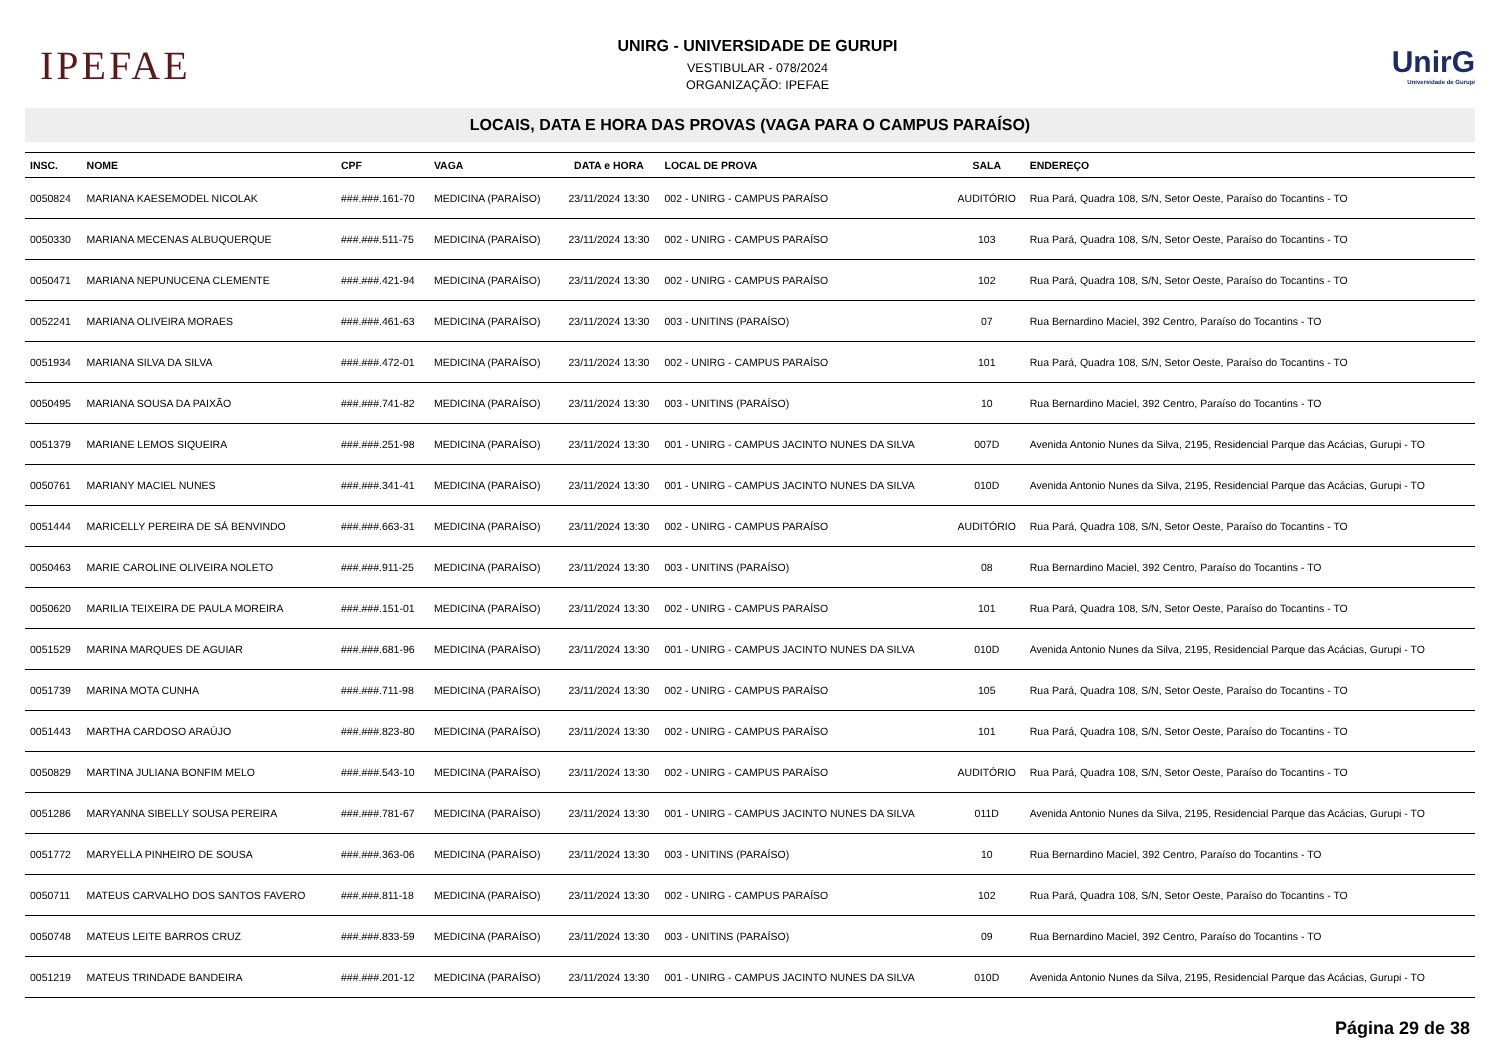IPEFAE
UNIRG - UNIVERSIDADE DE GURUPI
VESTIBULAR - 078/2024
ORGANIZAÇÃO: IPEFAE
UnirG
Universidade de Gurupi
LOCAIS, DATA E HORA DAS PROVAS (VAGA PARA O CAMPUS PARAÍSO)
| INSC. | NOME | CPF | VAGA | DATA e HORA | LOCAL DE PROVA | SALA | ENDEREÇO |
| --- | --- | --- | --- | --- | --- | --- | --- |
| 0050824 | MARIANA KAESEMODEL NICOLAK | ###.###.161-70 | MEDICINA (PARAÍSO) | 23/11/2024 13:30 | 002 - UNIRG - CAMPUS PARAÍSO | AUDITÓRIO | Rua Pará, Quadra 108, S/N, Setor Oeste, Paraíso do Tocantins - TO |
| 0050330 | MARIANA MECENAS ALBUQUERQUE | ###.###.511-75 | MEDICINA (PARAÍSO) | 23/11/2024 13:30 | 002 - UNIRG - CAMPUS PARAÍSO | 103 | Rua Pará, Quadra 108, S/N, Setor Oeste, Paraíso do Tocantins - TO |
| 0050471 | MARIANA NEPUNUCENA CLEMENTE | ###.###.421-94 | MEDICINA (PARAÍSO) | 23/11/2024 13:30 | 002 - UNIRG - CAMPUS PARAÍSO | 102 | Rua Pará, Quadra 108, S/N, Setor Oeste, Paraíso do Tocantins - TO |
| 0052241 | MARIANA OLIVEIRA MORAES | ###.###.461-63 | MEDICINA (PARAÍSO) | 23/11/2024 13:30 | 003 - UNITINS (PARAÍSO) | 07 | Rua Bernardino Maciel, 392 Centro, Paraíso do Tocantins - TO |
| 0051934 | MARIANA SILVA DA SILVA | ###.###.472-01 | MEDICINA (PARAÍSO) | 23/11/2024 13:30 | 002 - UNIRG - CAMPUS PARAÍSO | 101 | Rua Pará, Quadra 108, S/N, Setor Oeste, Paraíso do Tocantins - TO |
| 0050495 | MARIANA SOUSA DA PAIXÃO | ###.###.741-82 | MEDICINA (PARAÍSO) | 23/11/2024 13:30 | 003 - UNITINS (PARAÍSO) | 10 | Rua Bernardino Maciel, 392 Centro, Paraíso do Tocantins - TO |
| 0051379 | MARIANE LEMOS SIQUEIRA | ###.###.251-98 | MEDICINA (PARAÍSO) | 23/11/2024 13:30 | 001 - UNIRG - CAMPUS JACINTO NUNES DA SILVA | 007D | Avenida Antonio Nunes da Silva, 2195, Residencial Parque das Acácias, Gurupi - TO |
| 0050761 | MARIANY MACIEL NUNES | ###.###.341-41 | MEDICINA (PARAÍSO) | 23/11/2024 13:30 | 001 - UNIRG - CAMPUS JACINTO NUNES DA SILVA | 010D | Avenida Antonio Nunes da Silva, 2195, Residencial Parque das Acácias, Gurupi - TO |
| 0051444 | MARICELLY PEREIRA DE SÁ BENVINDO | ###.###.663-31 | MEDICINA (PARAÍSO) | 23/11/2024 13:30 | 002 - UNIRG - CAMPUS PARAÍSO | AUDITÓRIO | Rua Pará, Quadra 108, S/N, Setor Oeste, Paraíso do Tocantins - TO |
| 0050463 | MARIE CAROLINE OLIVEIRA NOLETO | ###.###.911-25 | MEDICINA (PARAÍSO) | 23/11/2024 13:30 | 003 - UNITINS (PARAÍSO) | 08 | Rua Bernardino Maciel, 392 Centro, Paraíso do Tocantins - TO |
| 0050620 | MARILIA TEIXEIRA DE PAULA MOREIRA | ###.###.151-01 | MEDICINA (PARAÍSO) | 23/11/2024 13:30 | 002 - UNIRG - CAMPUS PARAÍSO | 101 | Rua Pará, Quadra 108, S/N, Setor Oeste, Paraíso do Tocantins - TO |
| 0051529 | MARINA MARQUES DE AGUIAR | ###.###.681-96 | MEDICINA (PARAÍSO) | 23/11/2024 13:30 | 001 - UNIRG - CAMPUS JACINTO NUNES DA SILVA | 010D | Avenida Antonio Nunes da Silva, 2195, Residencial Parque das Acácias, Gurupi - TO |
| 0051739 | MARINA MOTA CUNHA | ###.###.711-98 | MEDICINA (PARAÍSO) | 23/11/2024 13:30 | 002 - UNIRG - CAMPUS PARAÍSO | 105 | Rua Pará, Quadra 108, S/N, Setor Oeste, Paraíso do Tocantins - TO |
| 0051443 | MARTHA CARDOSO ARAÚJO | ###.###.823-80 | MEDICINA (PARAÍSO) | 23/11/2024 13:30 | 002 - UNIRG - CAMPUS PARAÍSO | 101 | Rua Pará, Quadra 108, S/N, Setor Oeste, Paraíso do Tocantins - TO |
| 0050829 | MARTINA JULIANA BONFIM MELO | ###.###.543-10 | MEDICINA (PARAÍSO) | 23/11/2024 13:30 | 002 - UNIRG - CAMPUS PARAÍSO | AUDITÓRIO | Rua Pará, Quadra 108, S/N, Setor Oeste, Paraíso do Tocantins - TO |
| 0051286 | MARYANNA SIBELLY SOUSA PEREIRA | ###.###.781-67 | MEDICINA (PARAÍSO) | 23/11/2024 13:30 | 001 - UNIRG - CAMPUS JACINTO NUNES DA SILVA | 011D | Avenida Antonio Nunes da Silva, 2195, Residencial Parque das Acácias, Gurupi - TO |
| 0051772 | MARYELLA PINHEIRO DE SOUSA | ###.###.363-06 | MEDICINA (PARAÍSO) | 23/11/2024 13:30 | 003 - UNITINS (PARAÍSO) | 10 | Rua Bernardino Maciel, 392 Centro, Paraíso do Tocantins - TO |
| 0050711 | MATEUS CARVALHO DOS SANTOS FAVERO | ###.###.811-18 | MEDICINA (PARAÍSO) | 23/11/2024 13:30 | 002 - UNIRG - CAMPUS PARAÍSO | 102 | Rua Pará, Quadra 108, S/N, Setor Oeste, Paraíso do Tocantins - TO |
| 0050748 | MATEUS LEITE BARROS CRUZ | ###.###.833-59 | MEDICINA (PARAÍSO) | 23/11/2024 13:30 | 003 - UNITINS (PARAÍSO) | 09 | Rua Bernardino Maciel, 392 Centro, Paraíso do Tocantins - TO |
| 0051219 | MATEUS TRINDADE BANDEIRA | ###.###.201-12 | MEDICINA (PARAÍSO) | 23/11/2024 13:30 | 001 - UNIRG - CAMPUS JACINTO NUNES DA SILVA | 010D | Avenida Antonio Nunes da Silva, 2195, Residencial Parque das Acácias, Gurupi - TO |
Página 29 de 38